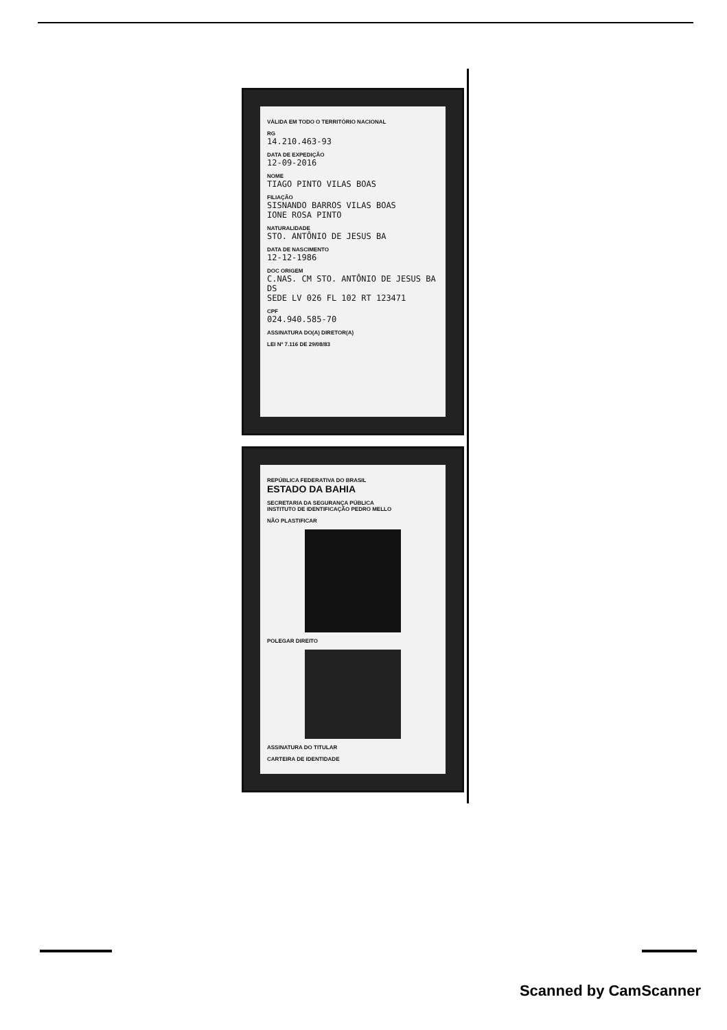VÁLIDA EM TODO O TERRITÓRIO NACIONAL
RG
14.210.463-93
DATA DE EXPEDIÇÃO
12-09-2016
NOME
TIAGO PINTO VILAS BOAS
FILIAÇÃO
SISNANDO BARROS VILAS BOAS
IONE ROSA PINTO
NATURALIDADE
STO. ANTÔNIO DE JESUS BA
DATA DE NASCIMENTO
12-12-1986
DOC ORIGEM
C.NAS. CM STO. ANTÔNIO DE JESUS BA DS
SEDE LV 026 FL 102 RT 123471
CPF
024.940.585-70
ASSINATURA DO(A) DIRETOR(A)
LEI Nº 7.116 DE 29/08/83
REPÚBLICA FEDERATIVA DO BRASIL
ESTADO DA BAHIA
SECRETARIA DA SEGURANÇA PÚBLICA
INSTITUTO DE IDENTIFICAÇÃO PEDRO MELLO
NÃO PLASTIFICAR
POLEGAR DIREITO
ASSINATURA DO TITULAR
CARTEIRA DE IDENTIDADE
Scanned by CamScanner